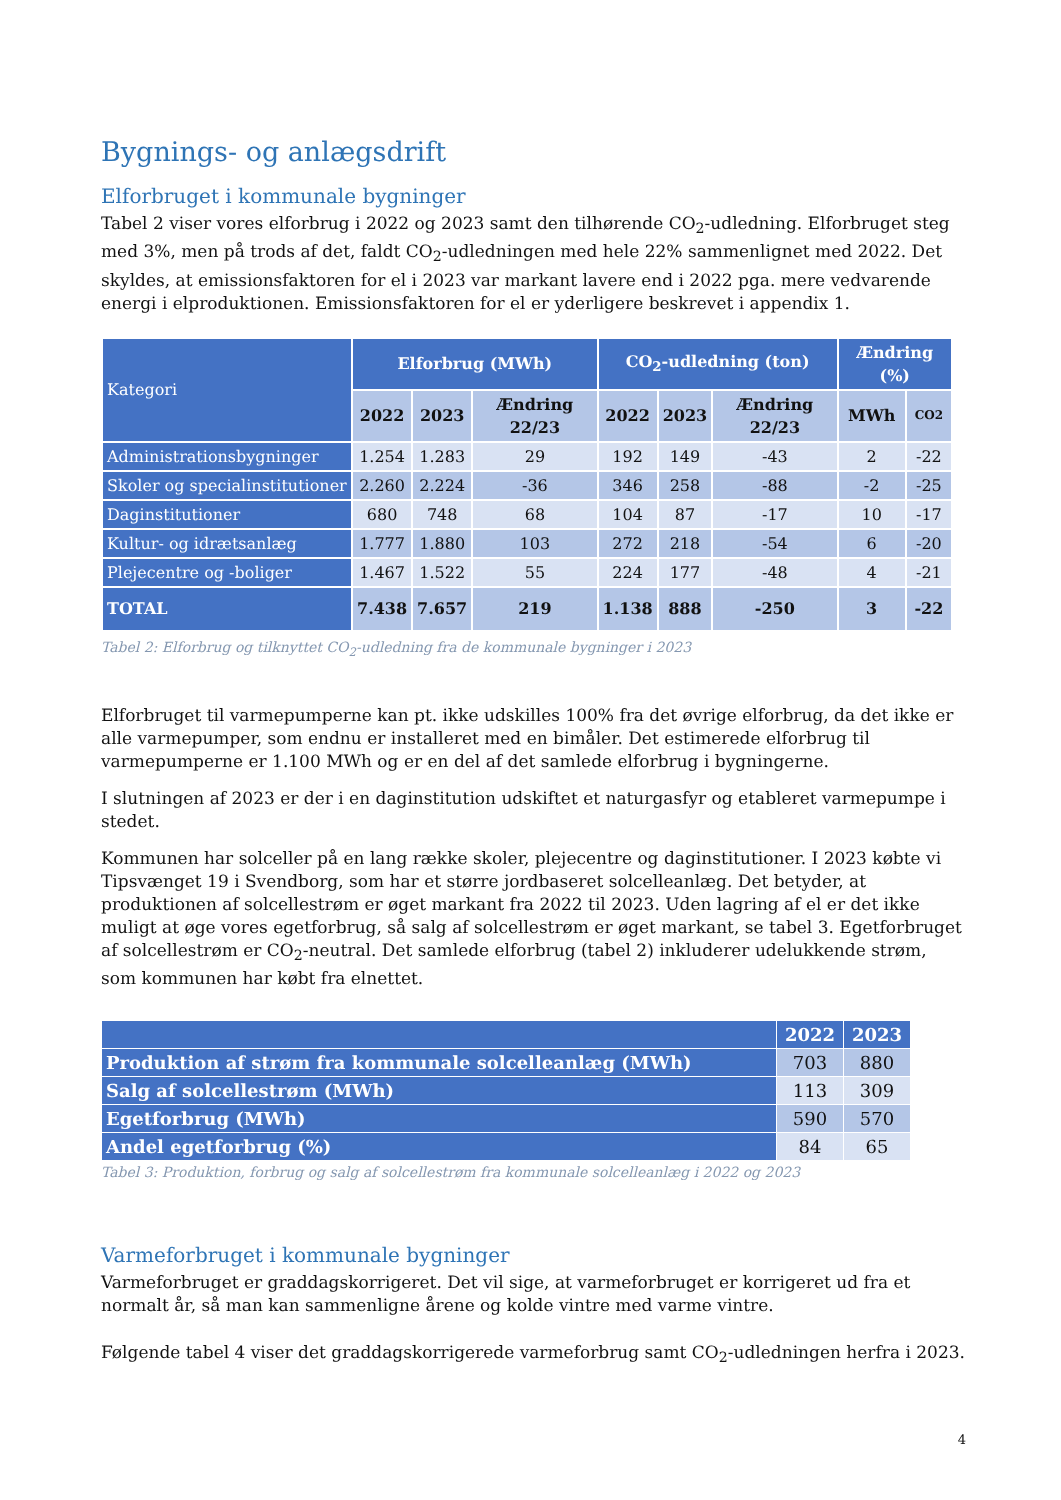Bygnings- og anlægsdrift
Elforbruget i kommunale bygninger
Tabel 2 viser vores elforbrug i 2022 og 2023 samt den tilhørende CO<sub>2</sub>-udledning. Elforbruget steg med 3%, men på trods af det, faldt CO<sub>2</sub>-udledningen med hele 22% sammenlignet med 2022. Det skyldes, at emissionsfaktoren for el i 2023 var markant lavere end i 2022 pga. mere vedvarende energi i elproduktionen. Emissionsfaktoren for el er yderligere beskrevet i appendix 1.
| Kategori | Elforbrug (MWh) | | | CO<sub>2</sub>-udledning (ton) | | | Ændring (%) | |
| --- | --- | --- | --- | --- | --- | --- | --- | --- |
| | 2022 | 2023 | Ændring 22/23 | 2022 | 2023 | Ændring 22/23 | MWh | CO2 |
| Administrationsbygninger | 1.254 | 1.283 | 29 | 192 | 149 | -43 | 2 | -22 |
| Skoler og specialinstitutioner | 2.260 | 2.224 | -36 | 346 | 258 | -88 | -2 | -25 |
| Daginstitutioner | 680 | 748 | 68 | 104 | 87 | -17 | 10 | -17 |
| Kultur- og idrætsanlæg | 1.777 | 1.880 | 103 | 272 | 218 | -54 | 6 | -20 |
| Plejecentre og -boliger | 1.467 | 1.522 | 55 | 224 | 177 | -48 | 4 | -21 |
| TOTAL | 7.438 | 7.657 | 219 | 1.138 | 888 | -250 | 3 | -22 |
Tabel 2: Elforbrug og tilknyttet CO<sub>2</sub>-udledning fra de kommunale bygninger i 2023
Elforbruget til varmepumperne kan pt. ikke udskilles 100% fra det øvrige elforbrug, da det ikke er alle varmepumper, som endnu er installeret med en bimåler. Det estimerede elforbrug til varmepumperne er 1.100 MWh og er en del af det samlede elforbrug i bygningerne.
I slutningen af 2023 er der i en daginstitution udskiftet et naturgasfyr og etableret varmepumpe i stedet.
Kommunen har solceller på en lang række skoler, plejecentre og daginstitutioner. I 2023 købte vi Tipsvænget 19 i Svendborg, som har et større jordbaseret solcelleanlæg. Det betyder, at produktionen af solcellestrøm er øget markant fra 2022 til 2023. Uden lagring af el er det ikke muligt at øge vores egetforbrug, så salg af solcellestrøm er øget markant, se tabel 3. Egetforbruget af solcellestrøm er CO<sub>2</sub>-neutral. Det samlede elforbrug (tabel 2) inkluderer udelukkende strøm, som kommunen har købt fra elnettet.
| | 2022 | 2023 |
| --- | --- | --- |
| Produktion af strøm fra kommunale solcelleanlæg (MWh) | 703 | 880 |
| Salg af solcellestrøm (MWh) | 113 | 309 |
| Egetforbrug (MWh) | 590 | 570 |
| Andel egetforbrug (%) | 84 | 65 |
Tabel 3: Produktion, forbrug og salg af solcellestrøm fra kommunale solcelleanlæg i 2022 og 2023
Varmeforbruget i kommunale bygninger
Varmeforbruget er graddagskorrigeret. Det vil sige, at varmeforbruget er korrigeret ud fra et normalt år, så man kan sammenligne årene og kolde vintre med varme vintre.
Følgende tabel 4 viser det graddagskorrigerede varmeforbrug samt CO<sub>2</sub>-udledningen herfra i 2023.
4